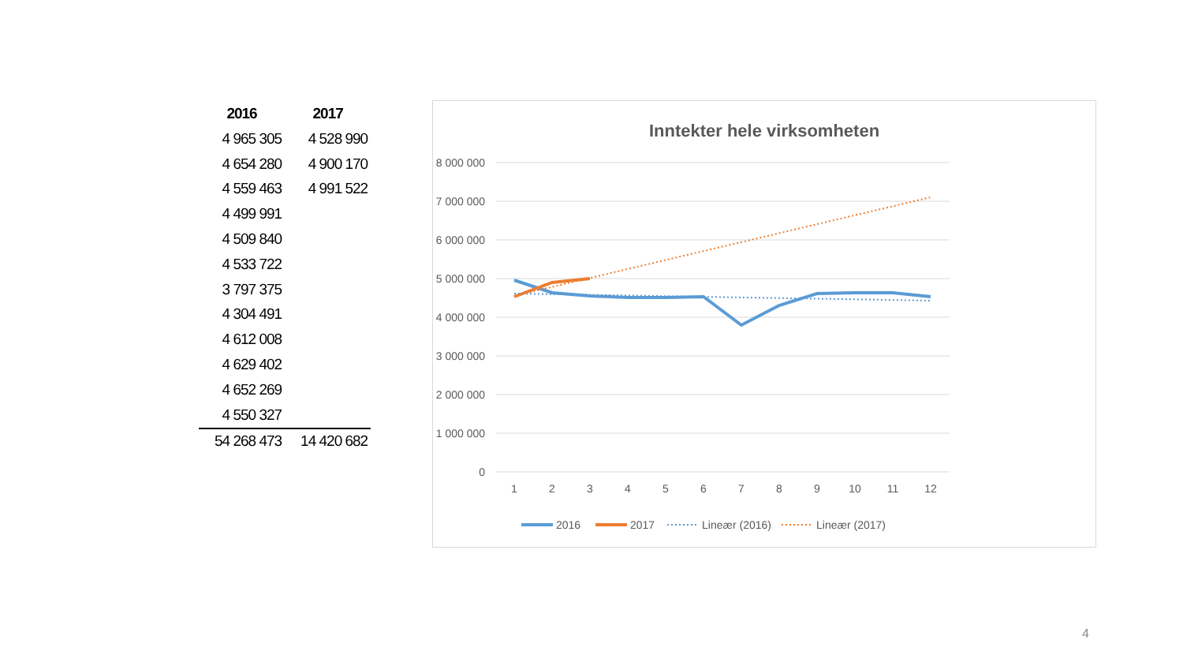| 2016 | 2017 |
| --- | --- |
| 4 965 305 | 4 528 990 |
| 4 654 280 | 4 900 170 |
| 4 559 463 | 4 991 522 |
| 4 499 991 | |
| 4 509 840 | |
| 4 533 722 | |
| 3 797 375 | |
| 4 304 491 | |
| 4 612 008 | |
| 4 629 402 | |
| 4 652 269 | |
| 4 550 327 | |
| 54 268 473 | 14 420 682 |
Inntekter hele virksomheten
8 000 000
7 000 000
6 000 000
5 000 000
4 000 000
3 000 000
2 000 000
1 000 000
0
1
2
3
4
5
6
7
8
9
10
11
12
2016
2017
Lineær (2016)
Lineær (2017)
4